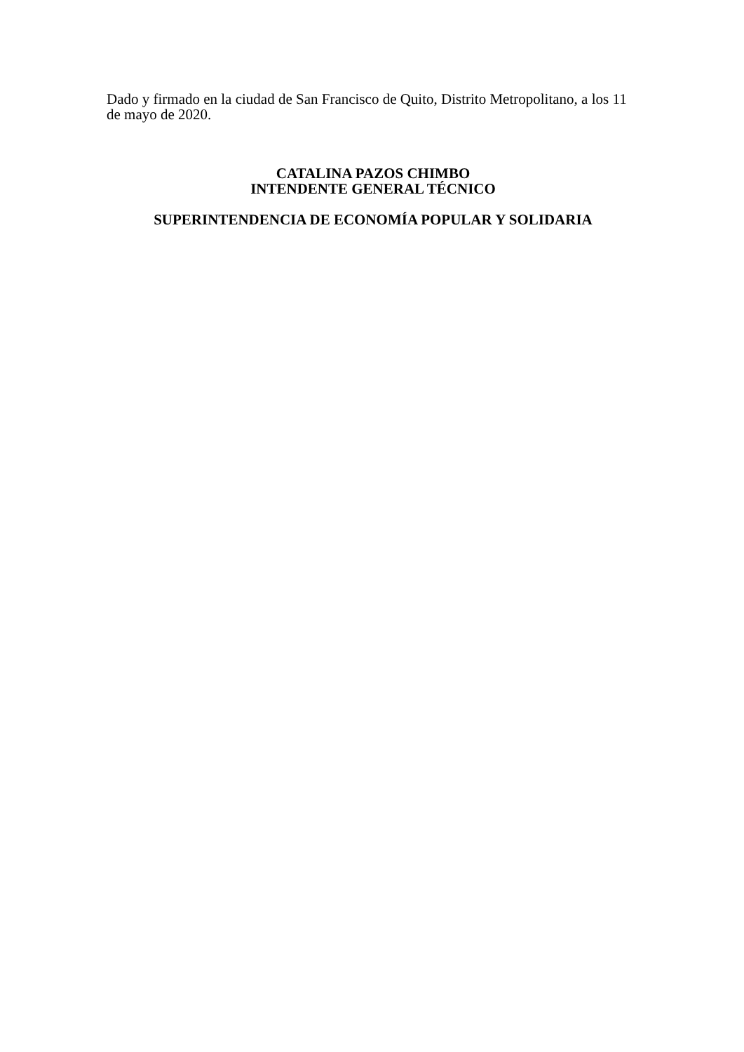Dado y firmado en la ciudad de San Francisco de Quito, Distrito Metropolitano, a los 11 de mayo de 2020.
CATALINA PAZOS CHIMBO
INTENDENTE GENERAL TÉCNICO
SUPERINTENDENCIA DE ECONOMÍA POPULAR Y SOLIDARIA